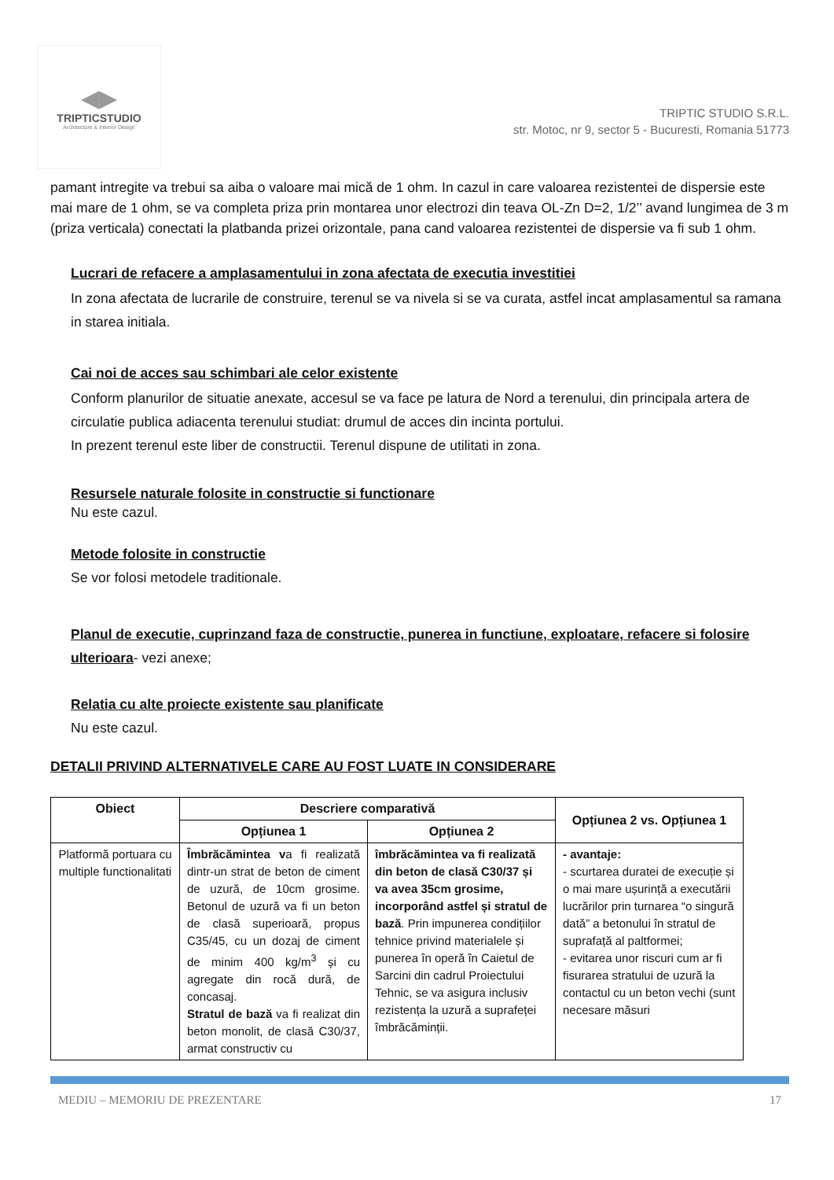◀▶
TRIPTICSTUDIO
Architecture & Interior Design
TRIPTIC STUDIO S.R.L.
str. Motoc, nr 9, sector 5 - Bucuresti, Romania 51773
pamant intregite va trebui sa aiba o valoare mai mică de 1 ohm. In cazul in care valoarea rezistentei de dispersie este mai mare de 1 ohm, se va completa priza prin montarea unor electrozi din teava OL-Zn D=2, 1/2’’ avand lungimea de 3 m (priza verticala) conectati la platbanda prizei orizontale, pana cand valoarea rezistentei de dispersie va fi sub 1 ohm.
Lucrari de refacere a amplasamentului in zona afectata de executia investitiei
In zona afectata de lucrarile de construire, terenul se va nivela si se va curata, astfel incat amplasamentul sa ramana in starea initiala.
Cai noi de acces sau schimbari ale celor existente
Conform planurilor de situatie anexate, accesul se va face pe latura de Nord a terenului, din principala artera de circulatie publica adiacenta terenului studiat: drumul de acces din incinta portului.
In prezent terenul este liber de constructii. Terenul dispune de utilitati in zona.
Resursele naturale folosite in constructie si functionare
Nu este cazul.
Metode folosite in constructie
Se vor folosi metodele traditionale.
Planul de executie, cuprinzand faza de constructie, punerea in functiune, exploatare, refacere si folosire ulterioara- vezi anexe;
Relatia cu alte proiecte existente sau planificate
Nu este cazul.
DETALII PRIVIND ALTERNATIVELE CARE AU FOST LUATE IN CONSIDERARE
| Obiect | Descriere comparativă | | Opțiunea 2 vs. Opțiunea 1 |
| --- | --- | --- | --- |
| | Opțiunea 1 | Opțiunea 2 | |
| Platformă portuara cu multiple functionalitati | Îmbrăcămintea v a fi realizată dintr-un strat de beton de ciment de uzură, de 10cm grosime. Betonul de uzură va fi un beton de clasă superioară, propus C35/45, cu un dozaj de ciment de minim 400 kg/m<sup>3</sup> și cu agregate din rocă dură, de concasaj. Stratul de bază va fi realizat din beton monolit, de clasă C30/37, armat constructiv cu | îmbrăcămintea va fi realizată din beton de clasă C30/37 și va avea 35cm grosime, incorporând astfel și stratul de bază . Prin impunerea condițiilor tehnice privind materialele și punerea în operă în Caietul de Sarcini din cadrul Proiectului Tehnic, se va asigura inclusiv rezistența la uzură a suprafeței îmbrăcăminții. | - avantaje: - scurtarea duratei de execuție și o mai mare ușurință a executării lucrărilor prin turnarea “o singură dată” a betonului în stratul de suprafață al paltformei; - evitarea unor riscuri cum ar fi fisurarea stratului de uzură la contactul cu un beton vechi (sunt necesare măsuri |
MEDIU – MEMORIU DE PREZENTARE 17